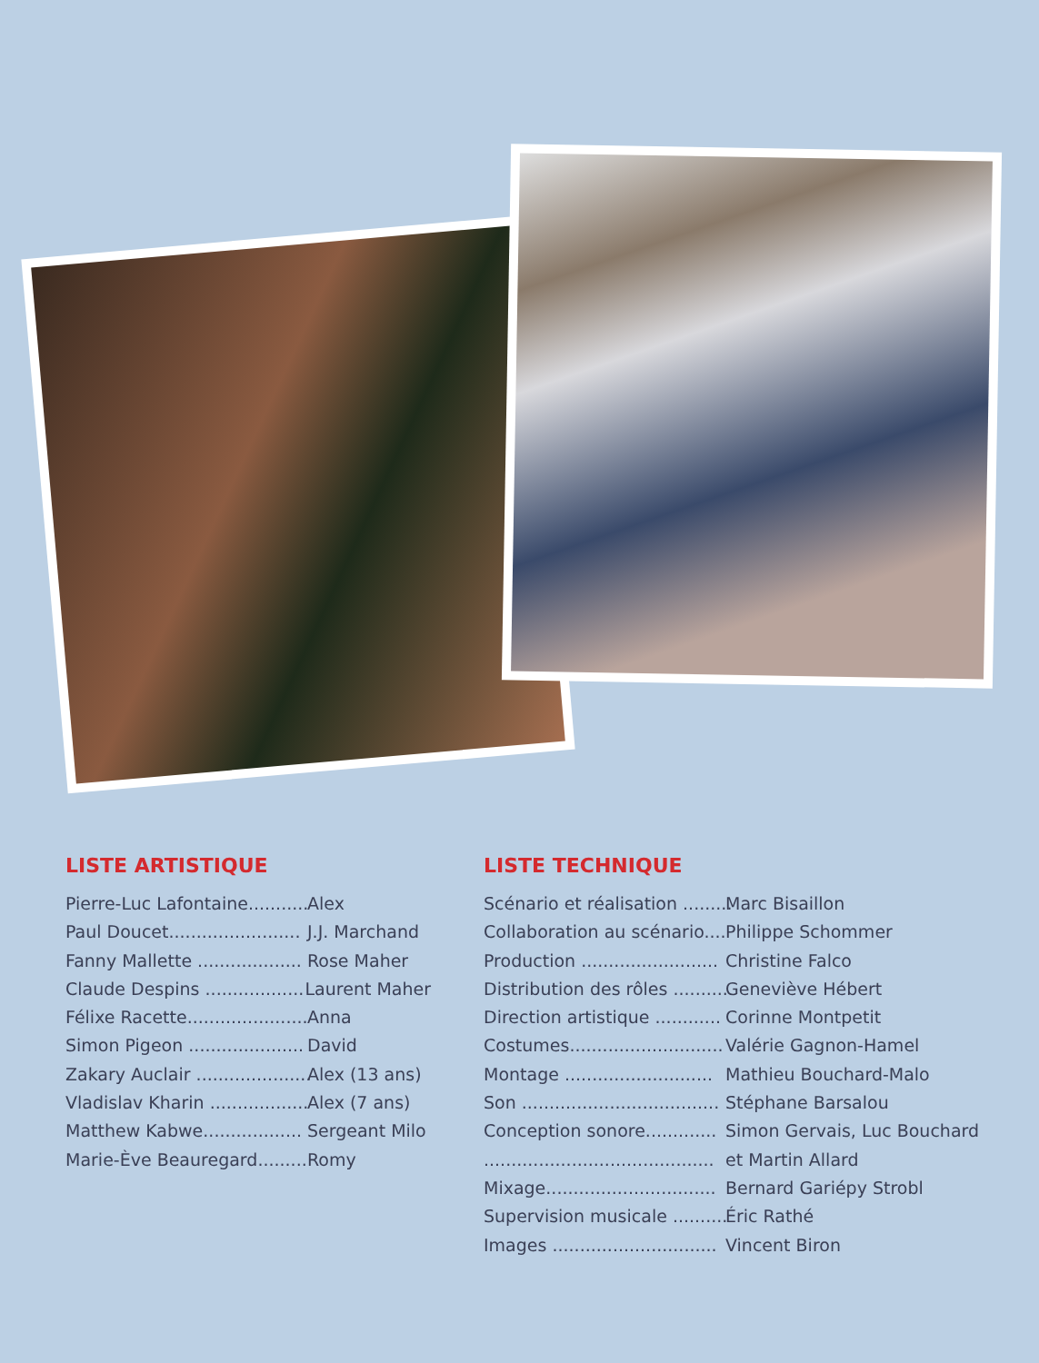LISTE ARTISTIQUE
Pierre-Luc Lafontaine........... Alex
Paul Doucet........................ J.J. Marchand
Fanny Mallette ................... Rose Maher
Claude Despins .................. Laurent Maher
Félixe Racette...................... Anna
Simon Pigeon ..................... David
Zakary Auclair ..................... Alex (13 ans)
Vladislav Kharin .................. Alex (7 ans)
Matthew Kabwe.................. Sergeant Milo
Marie-Ève Beauregard......... Romy
LISTE TECHNIQUE
Scénario et réalisation ......... Marc Bisaillon
Collaboration au scénario.... Philippe Schommer
Production ......................... Christine Falco
Distribution des rôles .......... Geneviève Hébert
Direction artistique ............ Corinne Montpetit
Costumes............................ Valérie Gagnon-Hamel
Montage ........................... Mathieu Bouchard-Malo
Son .................................... Stéphane Barsalou
Conception sonore............. Simon Gervais, Luc Bouchard
.......................................... et Martin Allard
Mixage............................... Bernard Gariépy Strobl
Supervision musicale .......... Éric Rathé
Images .............................. Vincent Biron